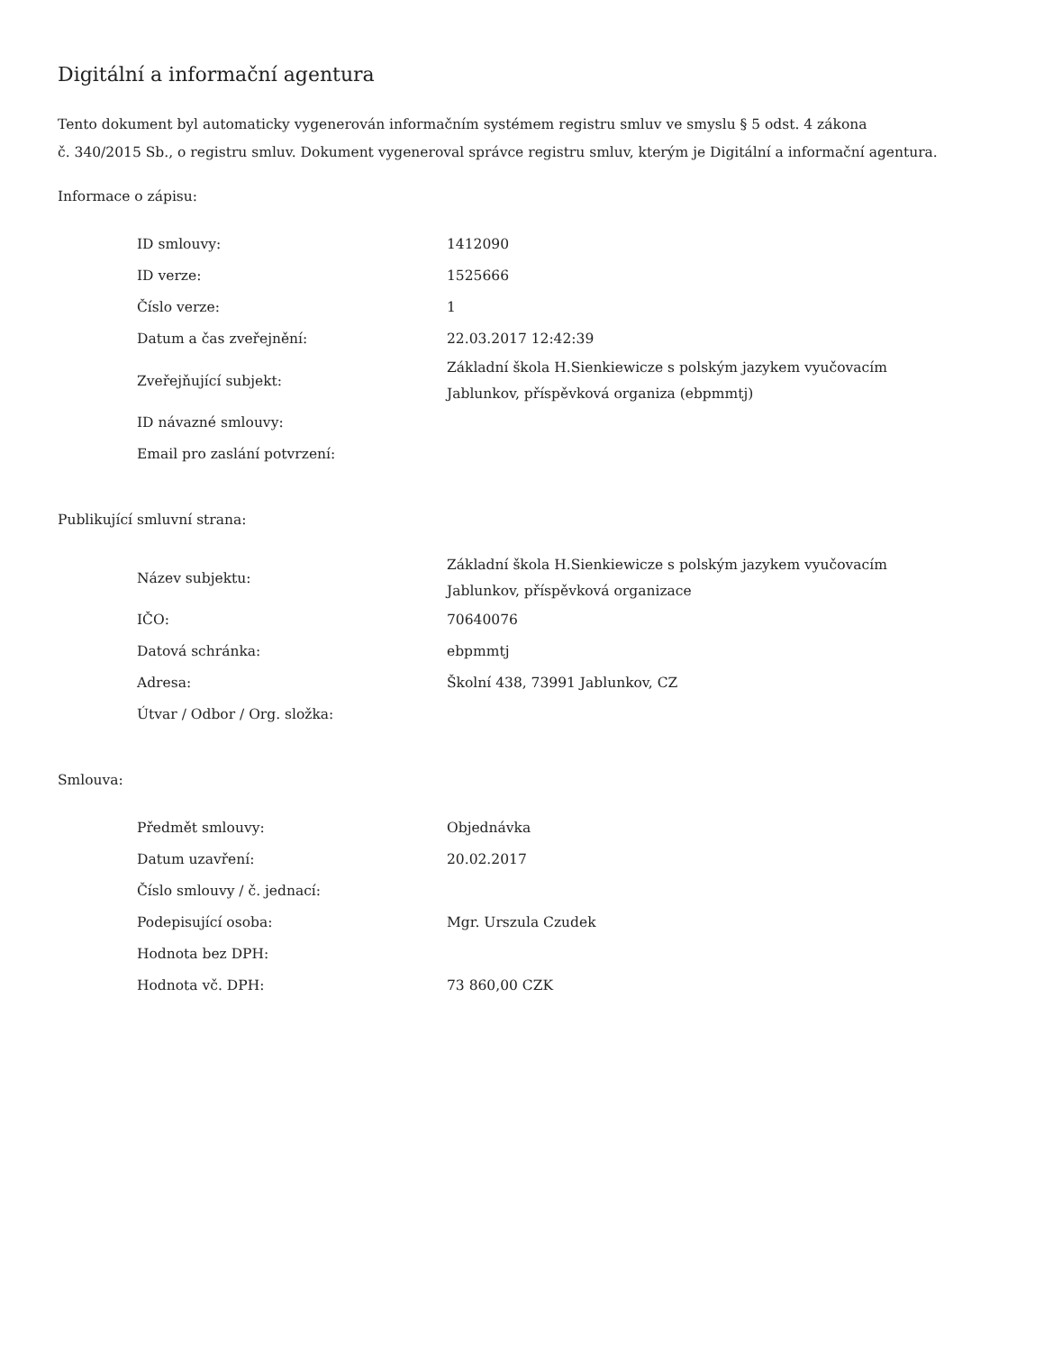Digitální a informační agentura
Tento dokument byl automaticky vygenerován informačním systémem registru smluv ve smyslu § 5 odst. 4 zákona
č. 340/2015 Sb., o registru smluv. Dokument vygeneroval správce registru smluv, kterým je Digitální a informační agentura.
Informace o zápisu:
| ID smlouvy: | 1412090 |
| ID verze: | 1525666 |
| Číslo verze: | 1 |
| Datum a čas zveřejnění: | 22.03.2017 12:42:39 |
| Zveřejňující subjekt: | Základní škola H.Sienkiewicze s polským jazykem vyučovacím Jablunkov, příspěvková organiza (ebpmmtj) |
| ID návazné smlouvy: | |
| Email pro zaslání potvrzení: | |
Publikující smluvní strana:
| Název subjektu: | Základní škola H.Sienkiewicze s polským jazykem vyučovacím Jablunkov, příspěvková organizace |
| IČO: | 70640076 |
| Datová schránka: | ebpmmtj |
| Adresa: | Školní 438, 73991 Jablunkov, CZ |
| Útvar / Odbor / Org. složka: | |
Smlouva:
| Předmět smlouvy: | Objednávka |
| Datum uzavření: | 20.02.2017 |
| Číslo smlouvy / č. jednací: | |
| Podepisující osoba: | Mgr. Urszula Czudek |
| Hodnota bez DPH: | |
| Hodnota vč. DPH: | 73 860,00 CZK |